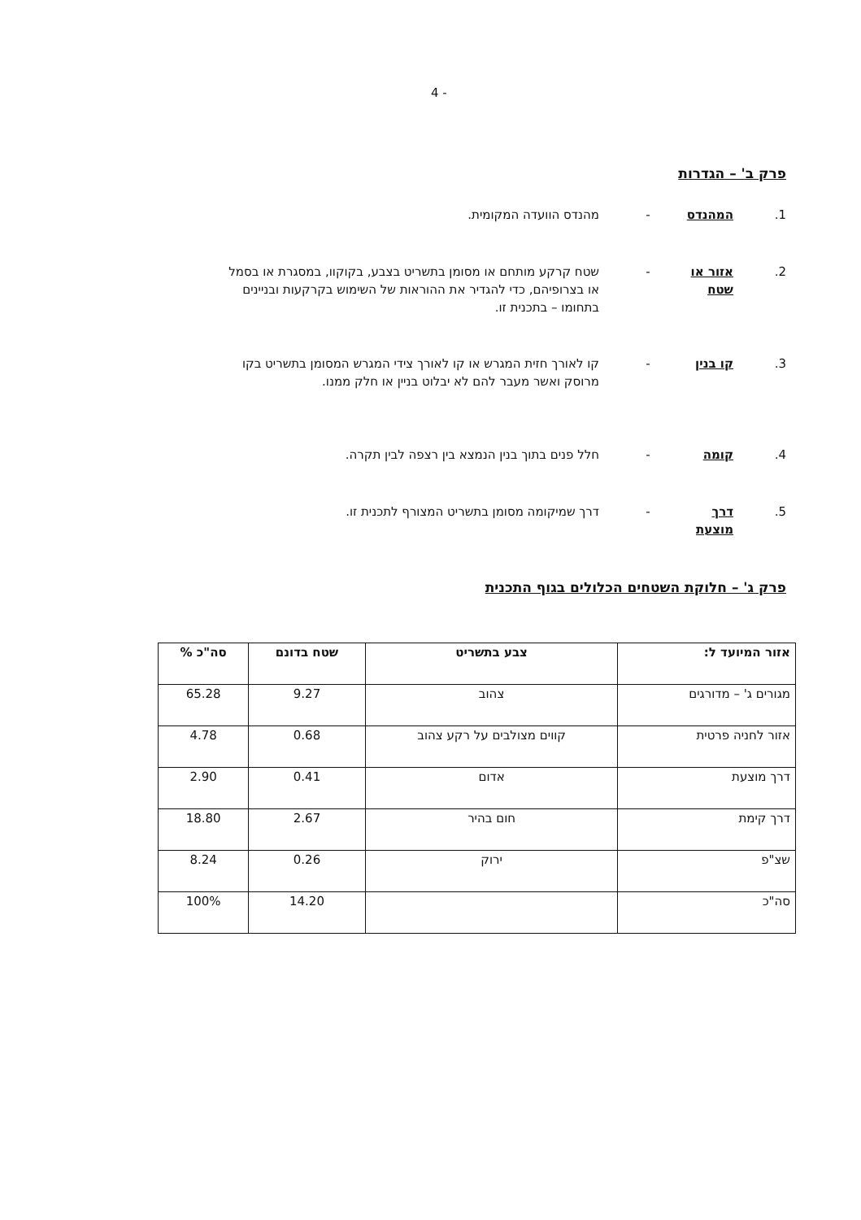4 -
פרק ב' – הגדרות
1. המהנדס - מהנדס הוועדה המקומית.
2. אזור או שטח - שטח קרקע מותחם או מסומן בתשריט בצבע, בקוקוו, במסגרת או בסמל או בצרופיהם, כדי להגדיר את ההוראות של השימוש בקרקעות ובניינים בתחומו – בתכנית זו.
3. קו בנין - קו לאורך חזית המגרש או קו לאורך צידי המגרש המסומן בתשריט בקו מרוסק ואשר מעבר להם לא יבלוט בניין או חלק ממנו.
4. קומה - חלל פנים בתוך בנין הנמצא בין רצפה לבין תקרה.
5. דרך מוצעת - דרך שמיקומה מסומן בתשריט המצורף לתכנית זו.
פרק ג' – חלוקת השטחים הכלולים בגוף התכנית
| אזור המיועד ל: | צבע בתשריט | שטח בדונם | סה"כ % |
| --- | --- | --- | --- |
| מגורים ג' – מדורגים | צהוב | 9.27 | 65.28 |
| אזור לחניה פרטית | קווים מצולבים על רקע צהוב | 0.68 | 4.78 |
| דרך מוצעת | אדום | 0.41 | 2.90 |
| דרך קימת | חום בהיר | 2.67 | 18.80 |
| שצ"פ | ירוק | 0.26 | 8.24 |
| סה"כ | | 14.20 | 100% |